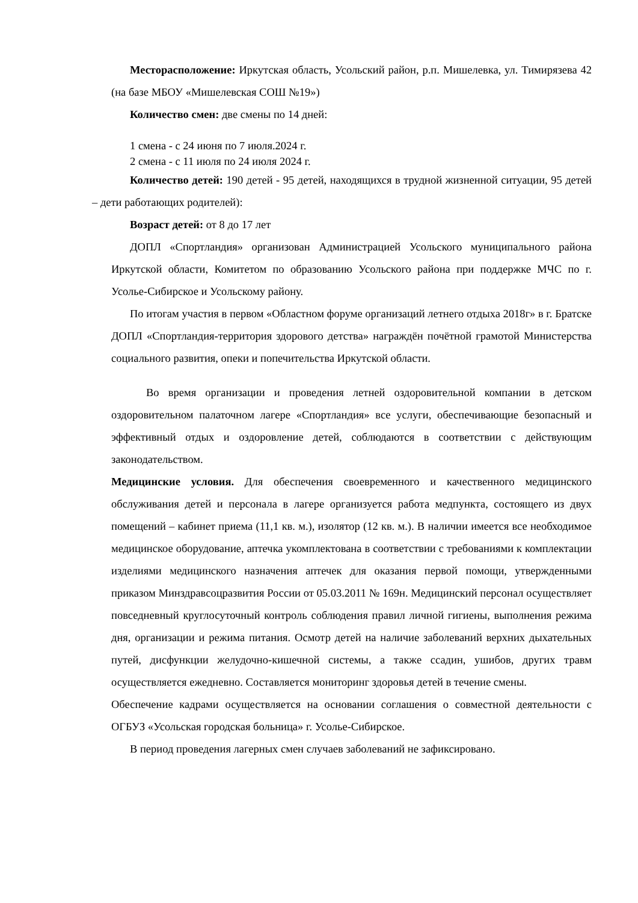Месторасположение: Иркутская область, Усольский район, р.п. Мишелевка, ул. Тимирязева 42 (на базе МБОУ «Мишелевская СОШ №19»)
Количество смен: две смены по 14 дней:
1 смена - с 24 июня по 7 июля.2024 г.
2 смена - с 11 июля по 24 июля 2024 г.
Количество детей: 190 детей - 95 детей, находящихся в трудной жизненной ситуации, 95 детей – дети работающих родителей):
Возраст детей: от 8 до 17 лет
ДОПЛ «Спортландия» организован Администрацией Усольского муниципального района Иркутской области, Комитетом по образованию Усольского района при поддержке МЧС по г. Усолье-Сибирское и Усольскому району.
По итогам участия в первом «Областном форуме организаций летнего отдыха 2018г» в г. Братске ДОПЛ «Спортландия-территория здорового детства» награждён почётной грамотой Министерства социального развития, опеки и попечительства Иркутской области.
Во время организации и проведения летней оздоровительной компании в детском оздоровительном палаточном лагере «Спортландия» все услуги, обеспечивающие безопасный и эффективный отдых и оздоровление детей, соблюдаются в соответствии с действующим законодательством.
Медицинские условия. Для обеспечения своевременного и качественного медицинского обслуживания детей и персонала в лагере организуется работа медпункта, состоящего из двух помещений – кабинет приема (11,1 кв. м.), изолятор (12 кв. м.). В наличии имеется все необходимое медицинское оборудование, аптечка укомплектована в соответствии с требованиями к комплектации изделиями медицинского назначения аптечек для оказания первой помощи, утвержденными приказом Минздравсоцразвития России от 05.03.2011 № 169н. Медицинский персонал осуществляет повседневный круглосуточный контроль соблюдения правил личной гигиены, выполнения режима дня, организации и режима питания. Осмотр детей на наличие заболеваний верхних дыхательных путей, дисфункции желудочно-кишечной системы, а также ссадин, ушибов, других травм осуществляется ежедневно. Составляется мониторинг здоровья детей в течение смены.
Обеспечение кадрами осуществляется на основании соглашения о совместной деятельности с ОГБУЗ «Усольская городская больница» г. Усолье-Сибирское.
В период проведения лагерных смен случаев заболеваний не зафиксировано.